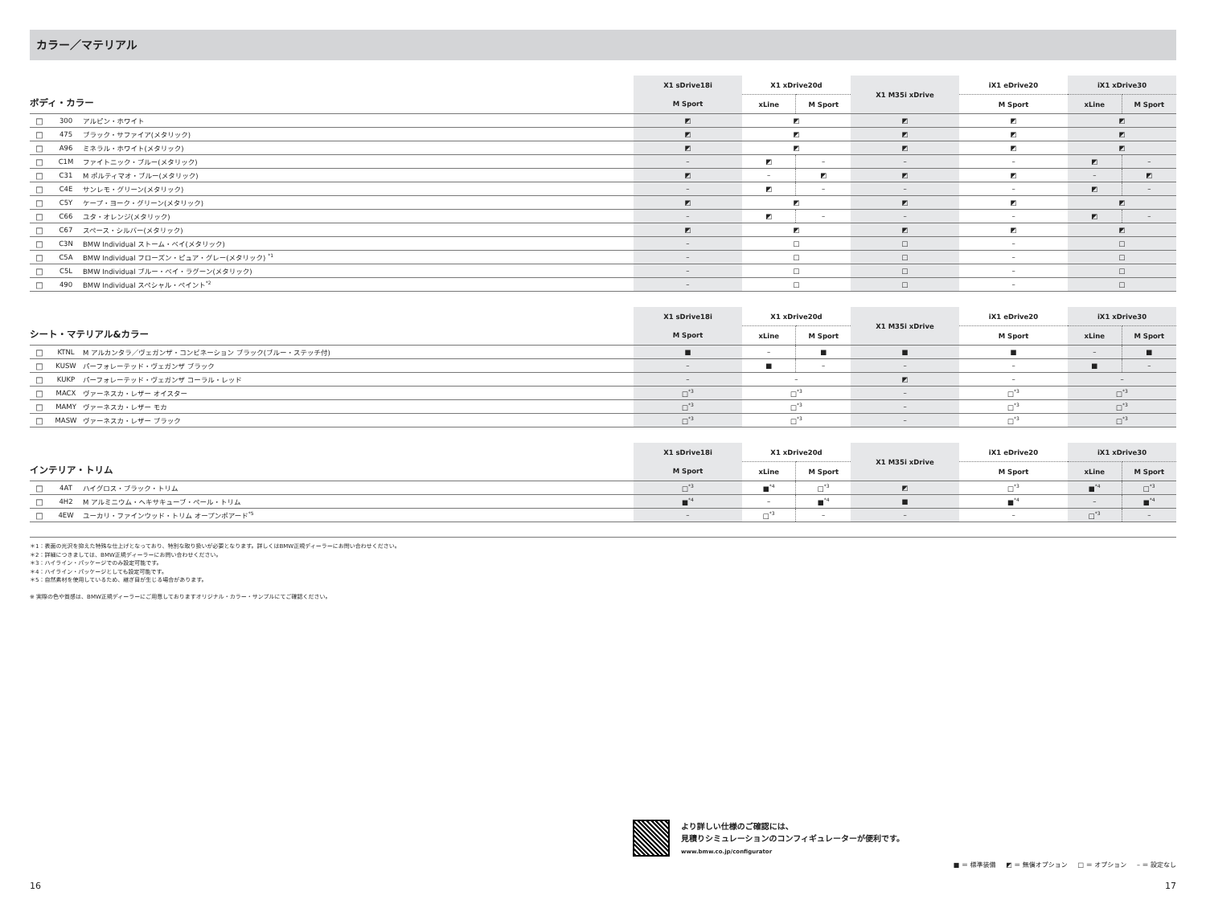カラー／マテリアル
| | | | X1 sDrive18i | X1 xDrive20d | | X1 M35i xDrive | iX1 eDrive20 | iX1 xDrive30 | |
| --- | --- | --- | --- | --- | --- | --- | --- | --- | --- |
| ボディ・カラー | | | M Sport | xLine | M Sport | | M Sport | xLine | M Sport |
| □ | 300 | アルピン・ホワイト | ◩ | ◩ | | ◩ | ◩ | ◩ | |
| □ | 475 | ブラック・サファイア(メタリック) | ◩ | ◩ | | ◩ | ◩ | ◩ | |
| □ | A96 | ミネラル・ホワイト(メタリック) | ◩ | ◩ | | ◩ | ◩ | ◩ | |
| □ | C1M | ファイトニック・ブルー(メタリック) | – | ◩ | – | – | – | ◩ | – |
| □ | C31 | M ポルティマオ・ブルー(メタリック) | ◩ | – | ◩ | ◩ | ◩ | – | ◩ |
| □ | C4E | サンレモ・グリーン(メタリック) | – | ◩ | – | – | – | ◩ | – |
| □ | C5Y | ケープ・ヨーク・グリーン(メタリック) | ◩ | ◩ | | ◩ | ◩ | ◩ | |
| □ | C66 | ユタ・オレンジ(メタリック) | – | ◩ | – | – | – | ◩ | – |
| □ | C67 | スペース・シルバー(メタリック) | ◩ | ◩ | | ◩ | ◩ | ◩ | |
| □ | C3N | BMW Individual ストーム・ベイ(メタリック) | – | □ | | □ | – | □ | |
| □ | C5A | BMW Individual フローズン・ピュア・グレー(メタリック) <sup>*1</sup> | – | □ | | □ | – | □ | |
| □ | C5L | BMW Individual ブルー・ベイ・ラグーン(メタリック) | – | □ | | □ | – | □ | |
| □ | 490 | BMW Individual スペシャル・ペイント<sup>*2</sup> | – | □ | | □ | – | □ | |
| | | | X1 sDrive18i | X1 xDrive20d | | X1 M35i xDrive | iX1 eDrive20 | iX1 xDrive30 | |
| --- | --- | --- | --- | --- | --- | --- | --- | --- | --- |
| シート・マテリアル&カラー | | | M Sport | xLine | M Sport | | M Sport | xLine | M Sport |
| □ | KTNL | M アルカンタラ／ヴェガンザ・コンビネーション ブラック(ブルー・ステッチ付) | ■ | – | ■ | ■ | ■ | – | ■ |
| □ | KUSW | パーフォレーテッド・ヴェガンザ ブラック | – | ■ | – | – | – | ■ | – |
| □ | KUKP | パーフォレーテッド・ヴェガンザ コーラル・レッド | – | – | | ◩ | – | – | |
| □ | MACX | ヴァーネスカ・レザー オイスター | □<sup>*3</sup> | □<sup>*3</sup> | | – | □<sup>*3</sup> | □<sup>*3</sup> | |
| □ | MAMY | ヴァーネスカ・レザー モカ | □<sup>*3</sup> | □<sup>*3</sup> | | – | □<sup>*3</sup> | □<sup>*3</sup> | |
| □ | MASW | ヴァーネスカ・レザー ブラック | □<sup>*3</sup> | □<sup>*3</sup> | | – | □<sup>*3</sup> | □<sup>*3</sup> | |
| | | | X1 sDrive18i | X1 xDrive20d | | X1 M35i xDrive | iX1 eDrive20 | iX1 xDrive30 | |
| --- | --- | --- | --- | --- | --- | --- | --- | --- | --- |
| インテリア・トリム | | | M Sport | xLine | M Sport | | M Sport | xLine | M Sport |
| □ | 4AT | ハイグロス・ブラック・トリム | □<sup>*3</sup> | ■<sup>*4</sup> | □<sup>*3</sup> | ◩ | □<sup>*3</sup> | ■<sup>*4</sup> | □<sup>*3</sup> |
| □ | 4H2 | M アルミニウム・ヘキサキューブ・ペール・トリム | ■<sup>*4</sup> | – | ■<sup>*4</sup> | ■ | ■<sup>*4</sup> | – | ■<sup>*4</sup> |
| □ | 4EW | ユーカリ・ファインウッド・トリム オープンポアード<sup>*5</sup> | – | □<sup>*3</sup> | – | – | – | □<sup>*3</sup> | – |
＊1：表面の光沢を抑えた特殊な仕上げとなっており、特別な取り扱いが必要となります。詳しくはBMW正規ディーラーにお問い合わせください。
＊2：詳細につきましては、BMW正規ディーラーにお問い合わせください。
＊3：ハイライン・パッケージでのみ設定可能です。
＊4：ハイライン・パッケージとしても設定可能です。
＊5：自然素材を使用しているため、継ぎ目が生じる場合があります。
※ 実際の色や質感は、BMW正規ディーラーにご用意しておりますオリジナル・カラー・サンプルにてご確認ください。
より詳しい仕様のご確認には、
見積りシミュレーションのコンフィギュレーターが便利です。
www.bmw.co.jp/configurator
■ ＝ 標準装備 ◩ ＝ 無償オプション □ ＝ オプション – ＝ 設定なし
16 17